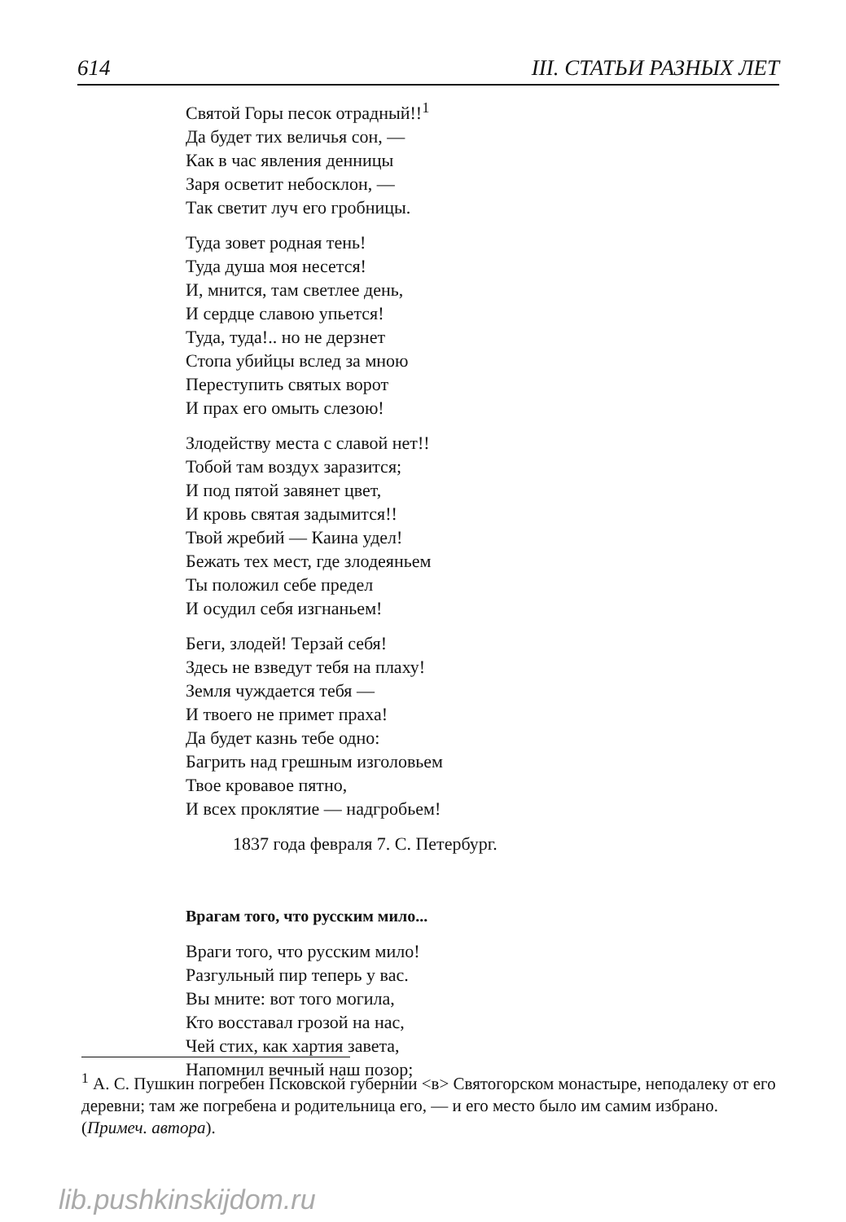614 III. СТАТЬИ РАЗНЫХ ЛЕТ
Святой Горы песок отрадный!!<sup>1</sup>
Да будет тих величья сон, —
Как в час явления денницы
Заря осветит небосклон, —
Так светит луч его гробницы.
Туда зовет родная тень!
Туда душа моя несется!
И, мнится, там светлее день,
И сердце славою упьется!
Туда, туда!.. но не дерзнет
Стопа убийцы вслед за мною
Переступить святых ворот
И прах его омыть слезою!
Злодейству места с славой нет!!
Тобой там воздух заразится;
И под пятой завянет цвет,
И кровь святая задымится!!
Твой жребий — Каина удел!
Бежать тех мест, где злодеяньем
Ты положил себе предел
И осудил себя изгнаньем!
Беги, злодей! Терзай себя!
Здесь не взведут тебя на плаху!
Земля чуждается тебя —
И твоего не примет праха!
Да будет казнь тебе одно:
Багрить над грешным изголовьем
Твое кровавое пятно,
И всех проклятие — надгробьем!
1837 года февраля 7. С. Петербург.
Врагам того, что русским мило...
Враги того, что русским мило!
Разгульный пир теперь у вас.
Вы мните: вот того могила,
Кто восставал грозой на нас,
Чей стих, как хартия завета,
Напомнил вечный наш позор;
<sup>1</sup> А. С. Пушкин погребен Псковской губернии <в> Святогорском монастыре, неподалеку от его деревни; там же погребена и родительница его, — и его место было им самим избрано. (Примеч. автора).
lib.pushkinskijdom.ru